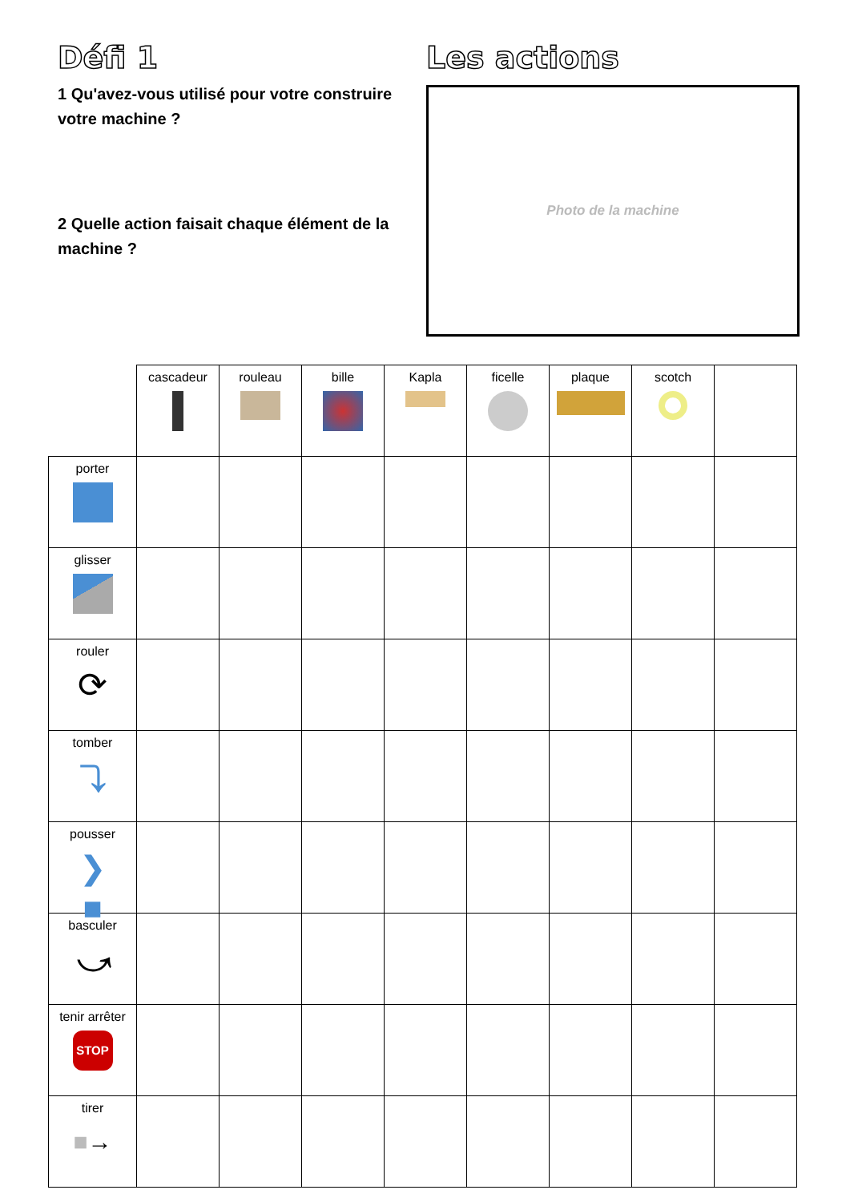Défi 1
1 Qu'avez-vous utilisé pour votre construire votre machine ?
2 Quelle action faisait chaque élément de la machine ?
Les actions
Photo de la machine
| | cascadeur | rouleau | bille | Kapla | ficelle | plaque | scotch | |
| porter | | | | | | | | |
| glisser | | | | | | | | |
| rouler ⟳ | | | | | | | | |
| tomber ⤵ | | | | | | | | |
| pousser ❯■ | | | | | | | | |
| basculer ⤻ | | | | | | | | |
| tenir arrêter STOP | | | | | | | | |
| tirer ■ → | | | | | | | | |